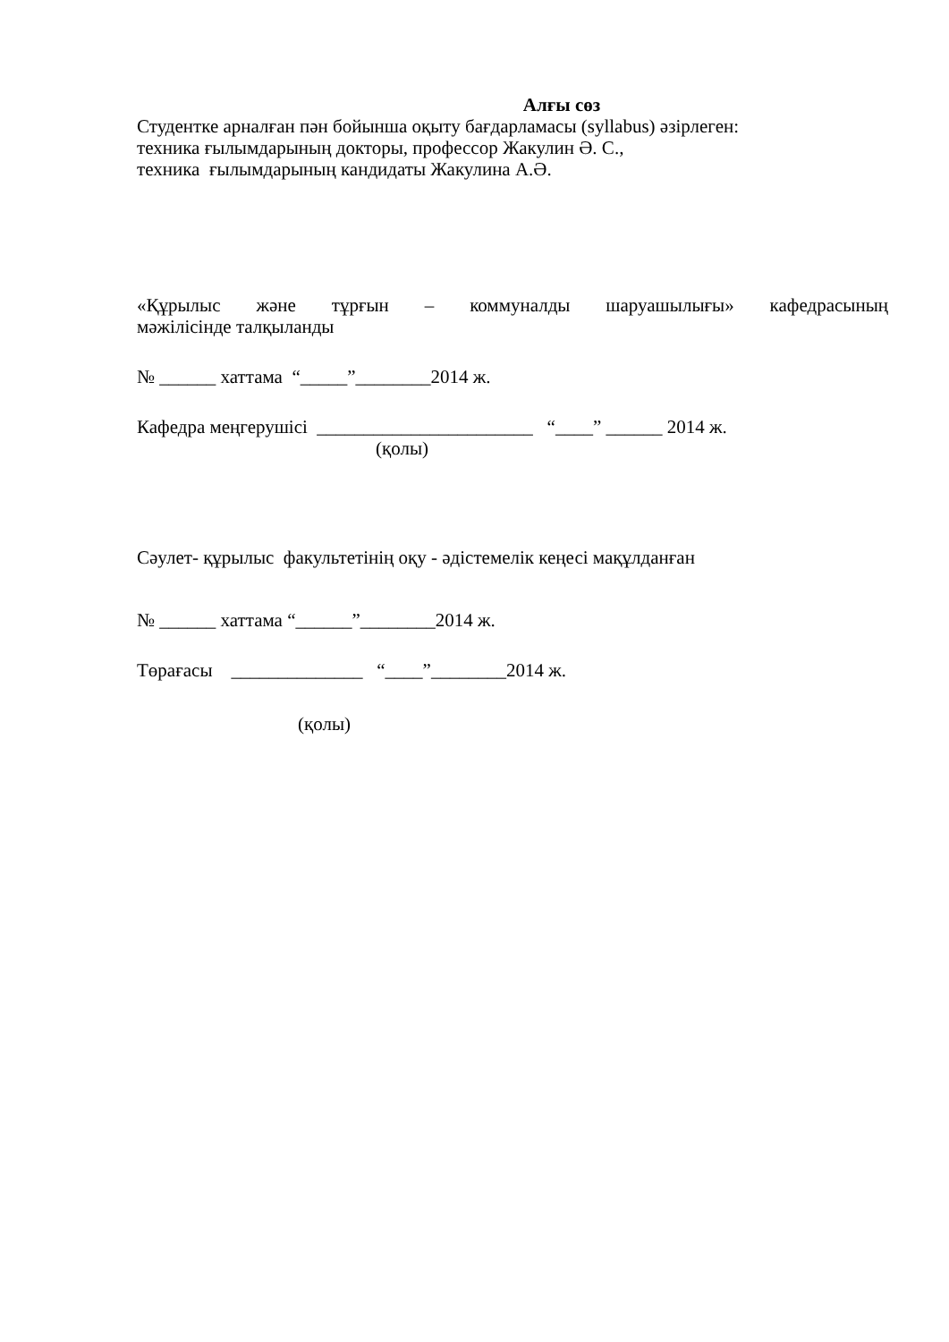Алғы сөз
Студентке арналған пән бойынша оқыту бағдарламасы (syllabus) әзірлеген:
техника ғылымдарының докторы, профессор Жакулин Ә. С.,
техника ғылымдарының кандидаты Жакулина А.Ә.
«Құрылыс және тұрғын – коммуналды шаруашылығы» кафедрасының
мәжілісінде талқыланды
№ ______ хаттама “_____”________2014 ж.
Кафедра меңгерушісі _______________________ “____” ______ 2014 ж.
(қолы)
Сәулет- құрылыс факультетінің оқу - әдістемелік кеңесі мақұлданған
№ ______ хаттама “______”________2014 ж.
Төрағасы ______________ “____”________2014 ж.
(қолы)